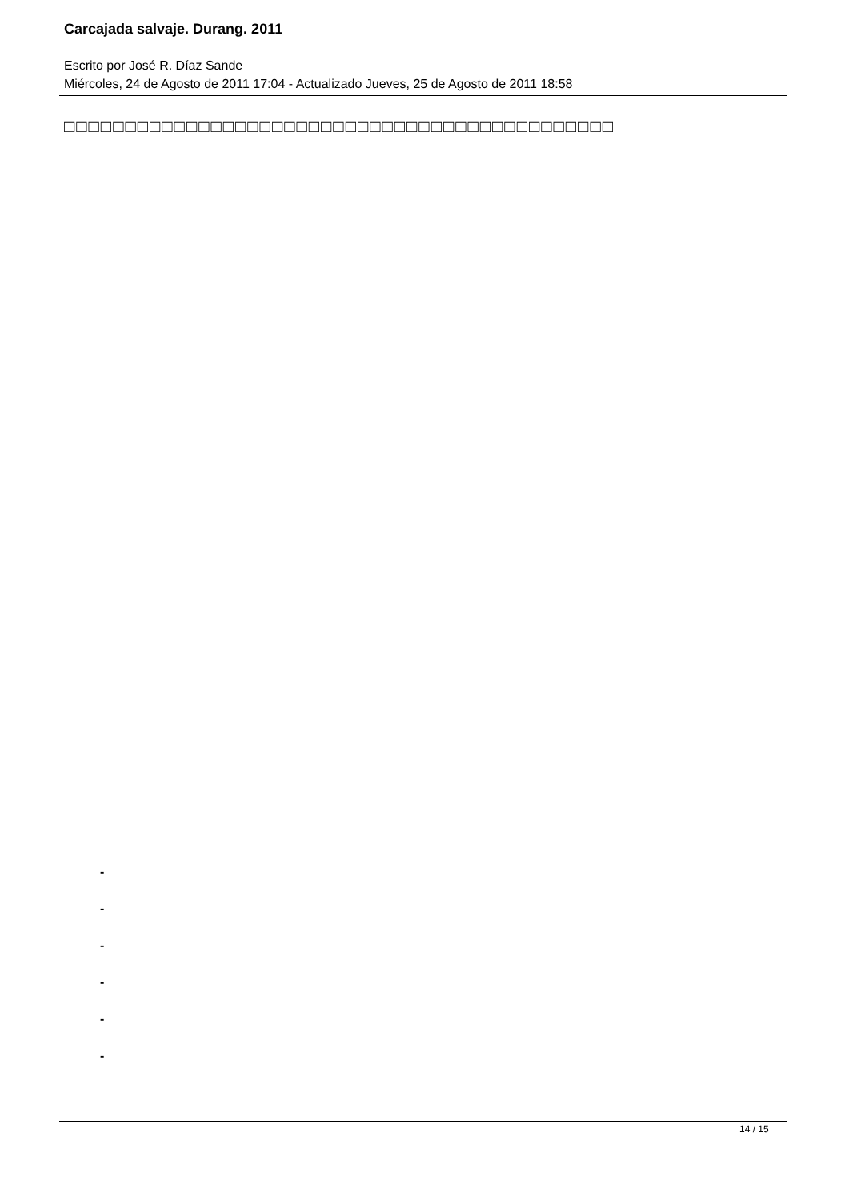Carcajada salvaje. Durang. 2011
Escrito por José R. Díaz Sande
Miércoles, 24 de Agosto de 2011 17:04 - Actualizado Jueves, 25 de Agosto de 2011 18:58
□□□□□□□□□□□□□□□□□□□□□□□□□□□□□□□□□□□□□□□□□□□□□
-
-
-
-
-
-
14 / 15